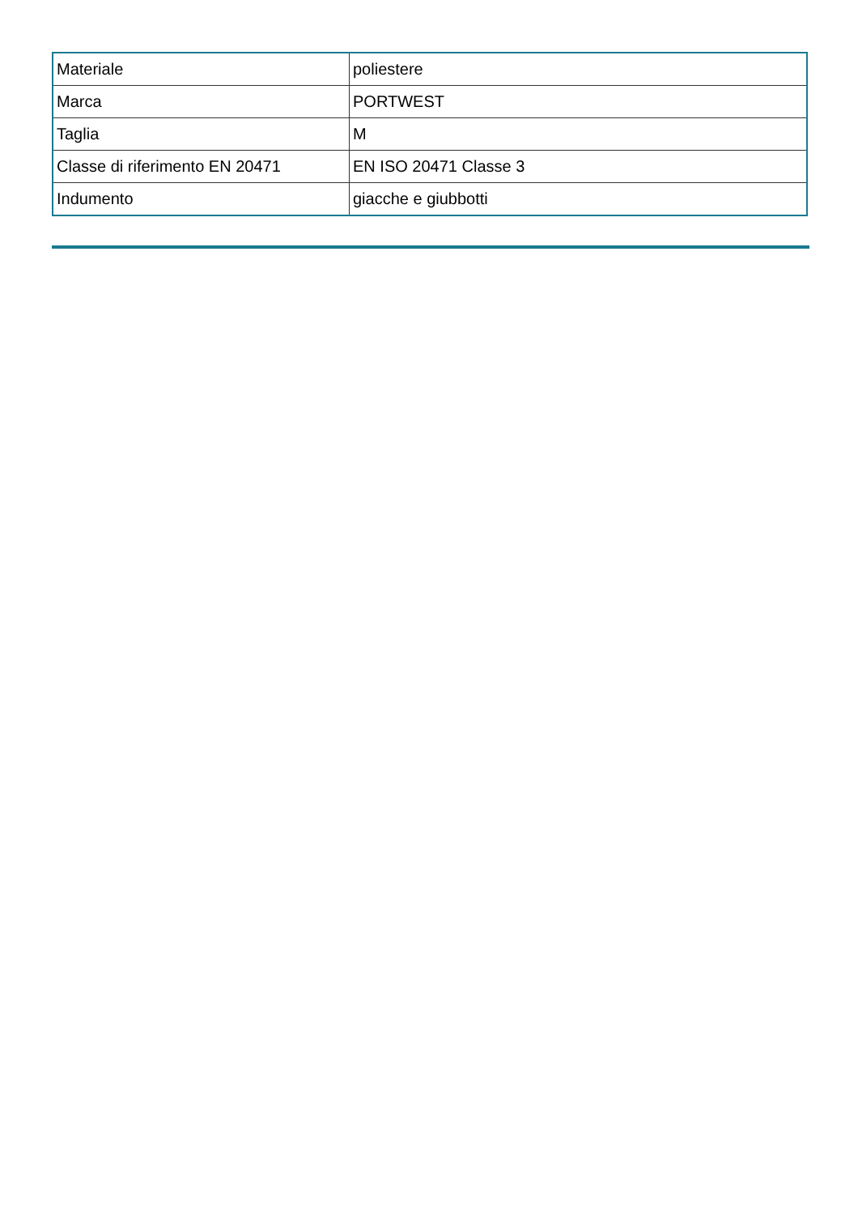| Materiale | poliestere |
| Marca | PORTWEST |
| Taglia | M |
| Classe di riferimento EN 20471 | EN ISO 20471 Classe 3 |
| Indumento | giacche e giubbotti |